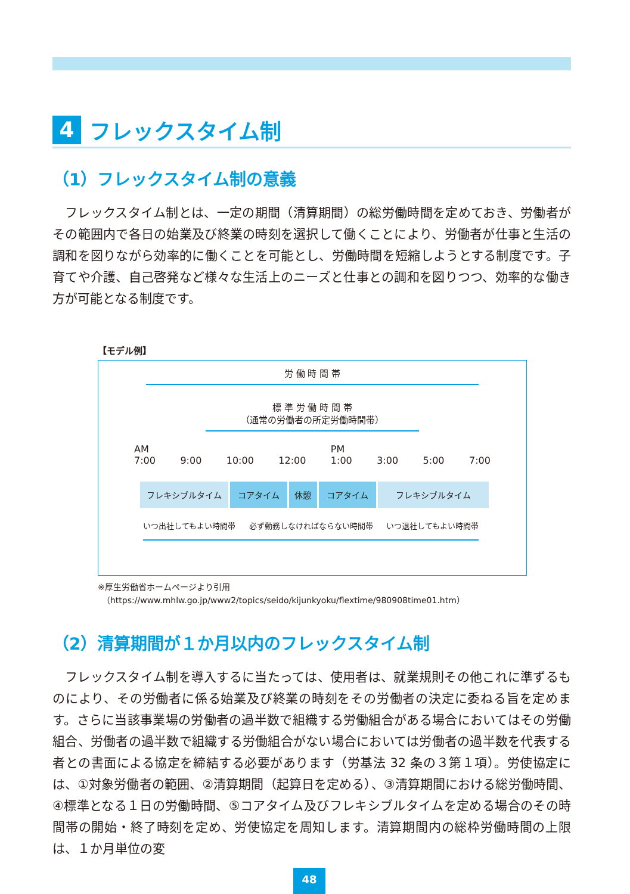4 フレックスタイム制
（1）フレックスタイム制の意義
フレックスタイム制とは、一定の期間（清算期間）の総労働時間を定めておき、労働者がその範囲内で各日の始業及び終業の時刻を選択して働くことにより、労働者が仕事と生活の調和を図りながら効率的に働くことを可能とし、労働時間を短縮しようとする制度です。子育てや介護、自己啓発など様々な生活上のニーズと仕事との調和を図りつつ、効率的な働き方が可能となる制度です。
【モデル例】
労 働 時 間 帯
標 準 労 働 時 間 帯
（通常の労働者の所定労働時間帯）
AM
7:00
9:00
10:00
12:00 PM
1:00
3:00
5:00
7:00
フレキシブルタイム コアタイム 休憩 コアタイム フレキシブルタイム
いつ出社してもよい時間帯 必ず勤務しなければならない時間帯 いつ退社してもよい時間帯
※厚生労働省ホームページより引用
　（https://www.mhlw.go.jp/www2/topics/seido/kijunkyoku/flextime/980908time01.htm）
（2）清算期間が１か月以内のフレックスタイム制
フレックスタイム制を導入するに当たっては、使用者は、就業規則その他これに準ずるものにより、その労働者に係る始業及び終業の時刻をその労働者の決定に委ねる旨を定めます。さらに当該事業場の労働者の過半数で組織する労働組合がある場合においてはその労働組合、労働者の過半数で組織する労働組合がない場合においては労働者の過半数を代表する者との書面による協定を締結する必要があります（労基法 32 条の３第１項）。労使協定には、①対象労働者の範囲、②清算期間（起算日を定める）、③清算期間における総労働時間、④標準となる１日の労働時間、⑤コアタイム及びフレキシブルタイムを定める場合のその時間帯の開始・終了時刻を定め、労使協定を周知します。清算期間内の総枠労働時間の上限は、１か月単位の変
48